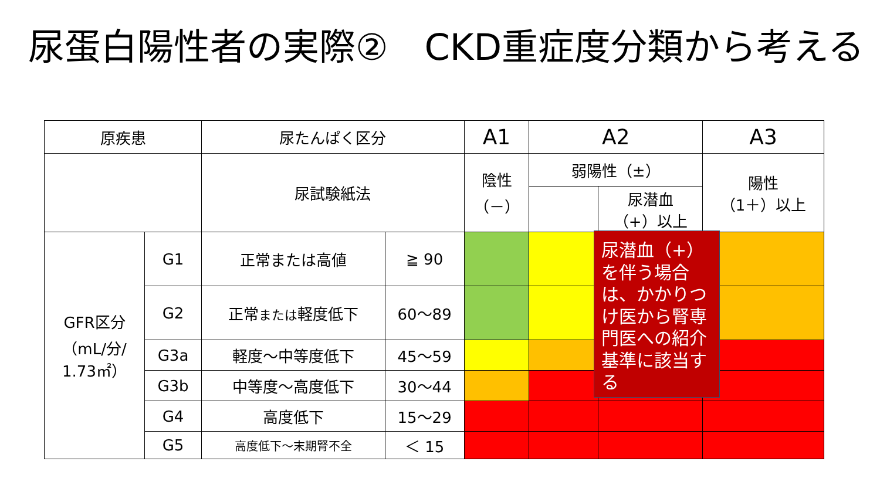尿蛋白陽性者の実際②　CKD重症度分類から考える
| 原疾患 | | 尿たんぱく区分 | | A1 | A2 | | A3 |
| | | 尿試験紙法 | | 陰性 （－） | 弱陽性（±） | | 陽性 （1＋）以上 |
| | | | | | | 尿潜血 （+）以上 | |
| GFR区分 （mL/分/ 1.73㎡） | G1 | 正常または高値 | ≧ 90 | | | | |
| | G2 | 正常 または 軽度低下 | 60～89 | | | | |
| | G3a | 軽度～中等度低下 | 45～59 | | | | |
| | G3b | 中等度～高度低下 | 30～44 | | | | |
| | G4 | 高度低下 | 15～29 | | | | |
| | G5 | 高度低下～末期腎不全 | ＜ 15 | | | | |
尿潜血（+）を伴う場合は、かかりつけ医から腎専門医への紹介基準に該当する